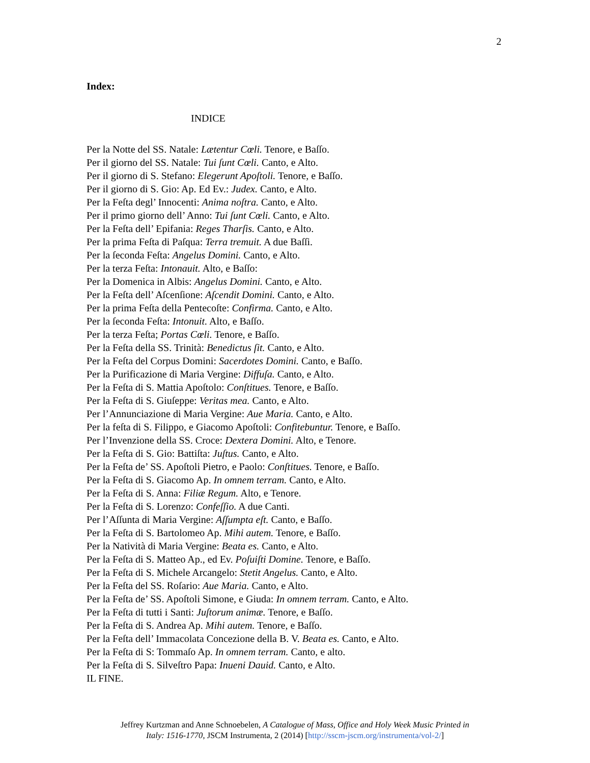2
Index:
INDICE
Per la Notte del SS. Natale: Lætentur Cœli. Tenore, e Baſſo.
Per il giorno del SS. Natale: Tui ſunt Cœli. Canto, e Alto.
Per il giorno di S. Stefano: Elegerunt Apoſtoli. Tenore, e Baſſo.
Per il giorno di S. Gio: Ap. Ed Ev.: Judex. Canto, e Alto.
Per la Feſta degl’ Innocenti: Anima noſtra. Canto, e Alto.
Per il primo giorno dell’ Anno: Tui ſunt Cœli. Canto, e Alto.
Per la Feſta dell’ Epifania: Reges Tharſis. Canto, e Alto.
Per la prima Feſta di Paſqua: Terra tremuit. A due Baſſi.
Per la ſeconda Feſta: Angelus Domini. Canto, e Alto.
Per la terza Feſta: Intonauit. Alto, e Baſſo:
Per la Domenica in Albis: Angelus Domini. Canto, e Alto.
Per la Feſta dell’ Aſcenſione: Aſcendit Domini. Canto, e Alto.
Per la prima Feſta della Pentecoſte: Confirma. Canto, e Alto.
Per la ſeconda Feſta: Intonuit. Alto, e Baſſo.
Per la terza Feſta; Portas Cœli. Tenore, e Baſſo.
Per la Feſta della SS. Trinità: Benedictus ſit. Canto, e Alto.
Per la Feſta del Corpus Domini: Sacerdotes Domini. Canto, e Baſſo.
Per la Purificazione di Maria Vergine: Diffuſa. Canto, e Alto.
Per la Feſta di S. Mattia Apoſtolo: Conſtitues. Tenore, e Baſſo.
Per la Feſta di S. Giuſeppe: Veritas mea. Canto, e Alto.
Per l’Annunciazione di Maria Vergine: Aue Maria. Canto, e Alto.
Per la feſta di S. Filippo, e Giacomo Apoſtoli: Confitebuntur. Tenore, e Baſſo.
Per l’Invenzione della SS. Croce: Dextera Domini. Alto, e Tenore.
Per la Feſta di S. Gio: Battiſta: Juſtus. Canto, e Alto.
Per la Feſta de’ SS. Apoſtoli Pietro, e Paolo: Conſtitues. Tenore, e Baſſo.
Per la Feſta di S. Giacomo Ap. In omnem terram. Canto, e Alto.
Per la Feſta di S. Anna: Filiæ Regum. Alto, e Tenore.
Per la Feſta di S. Lorenzo: Confeſſio. A due Canti.
Per l’Aſſunta di Maria Vergine: Aſſumpta eſt. Canto, e Baſſo.
Per la Feſta di S. Bartolomeo Ap. Mihi autem. Tenore, e Baſſo.
Per la Natività di Maria Vergine: Beata es. Canto, e Alto.
Per la Feſta di S. Matteo Ap., ed Ev. Poſuiſti Domine. Tenore, e Baſſo.
Per la Feſta di S. Michele Arcangelo: Stetit Angelus. Canto, e Alto.
Per la Feſta del SS. Roſario: Aue Maria. Canto, e Alto.
Per la Feſta de’ SS. Apoſtoli Simone, e Giuda: In omnem terram. Canto, e Alto.
Per la Feſta di tutti i Santi: Juſtorum animæ. Tenore, e Baſſo.
Per la Feſta di S. Andrea Ap. Mihi autem. Tenore, e Baſſo.
Per la Feſta dell’ Immacolata Concezione della B. V. Beata es. Canto, e Alto.
Per la Feſta di S: Tommaſo Ap. In omnem terram. Canto, e alto.
Per la Feſta di S. Silveſtro Papa: Inueni Dauid. Canto, e Alto.
IL FINE.
Jeffrey Kurtzman and Anne Schnoebelen, A Catalogue of Mass, Office and Holy Week Music Printed in
Italy: 1516-1770, JSCM Instrumenta, 2 (2014) [http://sscm-jscm.org/instrumenta/vol-2/]